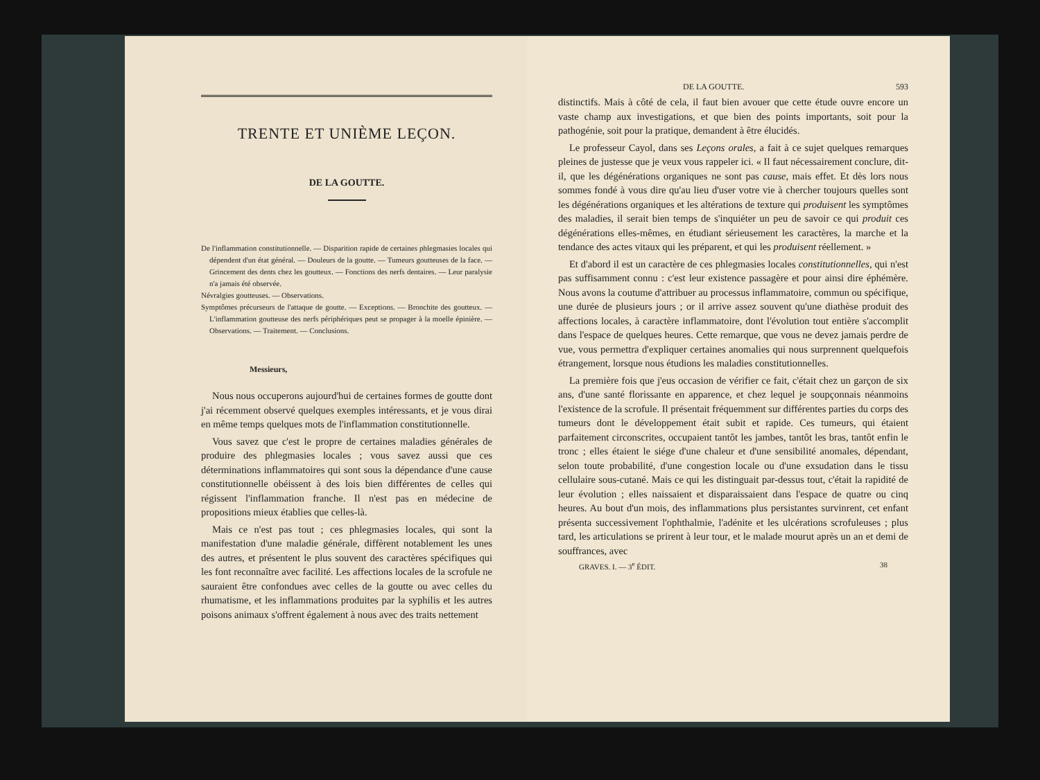TRENTE ET UNIÈME LEÇON.
DE LA GOUTTE.
De l'inflammation constitutionnelle. — Disparition rapide de certaines phlegmasies locales qui dépendent d'un état général. — Douleurs de la goutte. — Tumeurs goutteuses de la face. — Grincement des dents chez les goutteux. — Fonctions des nerfs dentaires. — Leur paralysie n'a jamais été observée.
Névralgies goutteuses. — Observations.
Symptômes précurseurs de l'attaque de goutte. — Exceptions. — Bronchite des goutteux. — L'inflammation goutteuse des nerfs périphériques peut se propager à la moelle épinière. — Observations. — Traitement. — Conclusions.
Messieurs,
Nous nous occuperons aujourd'hui de certaines formes de goutte dont j'ai récemment observé quelques exemples intéressants, et je vous dirai en même temps quelques mots de l'inflammation constitutionnelle.
Vous savez que c'est le propre de certaines maladies générales de produire des phlegmasies locales ; vous savez aussi que ces déterminations inflammatoires qui sont sous la dépendance d'une cause constitutionnelle obéissent à des lois bien différentes de celles qui régissent l'inflammation franche. Il n'est pas en médecine de propositions mieux établies que celles-là.
Mais ce n'est pas tout ; ces phlegmasies locales, qui sont la manifestation d'une maladie générale, diffèrent notablement les unes des autres, et présentent le plus souvent des caractères spécifiques qui les font reconnaître avec facilité. Les affections locales de la scrofule ne sauraient être confondues avec celles de la goutte ou avec celles du rhumatisme, et les inflammations produites par la syphilis et les autres poisons animaux s'offrent également à nous avec des traits nettement
DE LA GOUTTE. 593
distinctifs. Mais à côté de cela, il faut bien avouer que cette étude ouvre encore un vaste champ aux investigations, et que bien des points importants, soit pour la pathogénie, soit pour la pratique, demandent à être élucidés.
Le professeur Cayol, dans ses Leçons orales, a fait à ce sujet quelques remarques pleines de justesse que je veux vous rappeler ici. « Il faut nécessairement conclure, dit-il, que les dégénérations organiques ne sont pas cause, mais effet. Et dès lors nous sommes fondé à vous dire qu'au lieu d'user votre vie à chercher toujours quelles sont les dégénérations organiques et les altérations de texture qui produisent les symptômes des maladies, il serait bien temps de s'inquiéter un peu de savoir ce qui produit ces dégénérations elles-mêmes, en étudiant sérieusement les caractères, la marche et la tendance des actes vitaux qui les préparent, et qui les produisent réellement. »
Et d'abord il est un caractère de ces phlegmasies locales constitutionnelles, qui n'est pas suffisamment connu : c'est leur existence passagère et pour ainsi dire éphémère. Nous avons la coutume d'attribuer au processus inflammatoire, commun ou spécifique, une durée de plusieurs jours ; or il arrive assez souvent qu'une diathèse produit des affections locales, à caractère inflammatoire, dont l'évolution tout entière s'accomplit dans l'espace de quelques heures. Cette remarque, que vous ne devez jamais perdre de vue, vous permettra d'expliquer certaines anomalies qui nous surprennent quelquefois étrangement, lorsque nous étudions les maladies constitutionnelles.
La première fois que j'eus occasion de vérifier ce fait, c'était chez un garçon de six ans, d'une santé florissante en apparence, et chez lequel je soupçonnais néanmoins l'existence de la scrofule. Il présentait fréquemment sur différentes parties du corps des tumeurs dont le développement était subit et rapide. Ces tumeurs, qui étaient parfaitement circonscrites, occupaient tantôt les jambes, tantôt les bras, tantôt enfin le tronc ; elles étaient le siége d'une chaleur et d'une sensibilité anomales, dépendant, selon toute probabilité, d'une congestion locale ou d'une exsudation dans le tissu cellulaire sous-cutané. Mais ce qui les distinguait par-dessus tout, c'était la rapidité de leur évolution ; elles naissaient et disparaissaient dans l'espace de quatre ou cinq heures. Au bout d'un mois, des inflammations plus persistantes survinrent, cet enfant présenta successivement l'ophthalmie, l'adénite et les ulcérations scrofuleuses ; plus tard, les articulations se prirent à leur tour, et le malade mourut après un an et demi de souffrances, avec
GRAVES. I. — 3<sup>e</sup> ÉDIT. 38